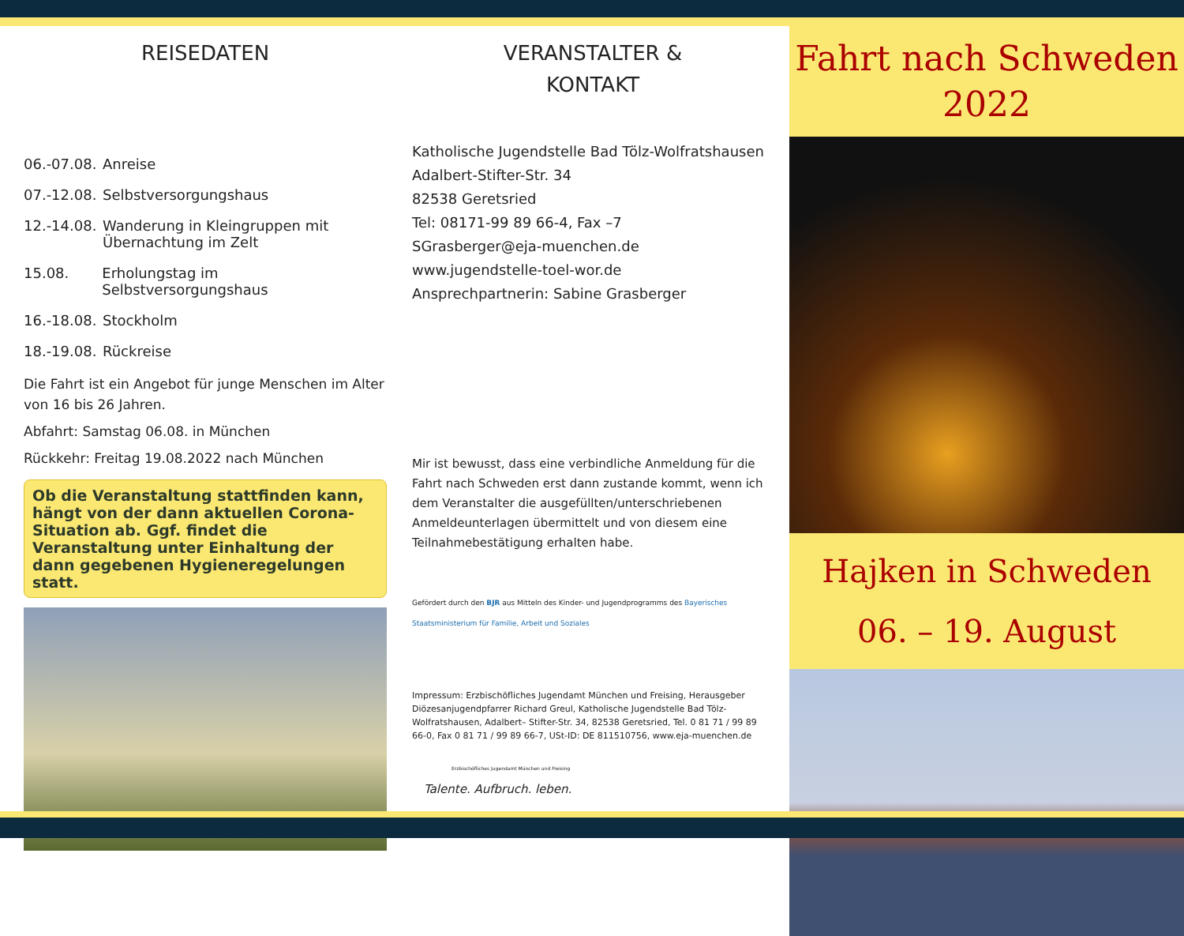REISEDATEN
06.-07.08. Anreise
07.-12.08. Selbstversorgungshaus
12.-14.08. Wanderung in Kleingruppen mit
Übernachtung im Zelt
15.08. Erholungstag im Selbstversorgungshaus
16.-18.08. Stockholm
18.-19.08. Rückreise
Die Fahrt ist ein Angebot für junge Menschen im Alter von 16 bis 26 Jahren.
Abfahrt: Samstag 06.08. in München
Rückkehr: Freitag 19.08.2022 nach München
Ob die Veranstaltung stattfinden kann, hängt von der dann aktuellen Corona-Situation ab. Ggf. findet die Veranstaltung unter Einhaltung der dann gegebenen Hygieneregelungen statt.
VERANSTALTER &
KONTAKT
Katholische Jugendstelle Bad Tölz-Wolfratshausen
Adalbert-Stifter-Str. 34
82538 Geretsried
Tel: 08171-99 89 66-4, Fax –7
SGrasberger@eja-muenchen.de
www.jugendstelle-toel-wor.de
Ansprechpartnerin: Sabine Grasberger
Mir ist bewusst, dass eine verbindliche Anmeldung für die Fahrt nach Schweden erst dann zustande kommt, wenn ich dem Veranstalter die ausgefüllten/unterschriebenen Anmeldeunterlagen übermittelt und von diesem eine Teilnahmebestätigung erhalten habe.
Gefördert durch den BJR aus Mitteln des Kinder- und Jugendprogramms des Bayerisches Staatsministerium für Familie, Arbeit und Soziales
Impressum: Erzbischöfliches Jugendamt München und Freising, Herausgeber Diözesanjugendpfarrer Richard Greul, Katholische Jugendstelle Bad Tölz-Wolfratshausen, Adalbert– Stifter-Str. 34, 82538 Geretsried, Tel. 0 81 71 / 99 89 66-0, Fax 0 81 71 / 99 89 66-7, USt-ID: DE 811510756, www.eja-muenchen.de
Erzbischöfliches Jugendamt München und Freising
Talente. Aufbruch. leben.
Fahrt nach Schweden
2022
Hajken in Schweden
06. – 19. August